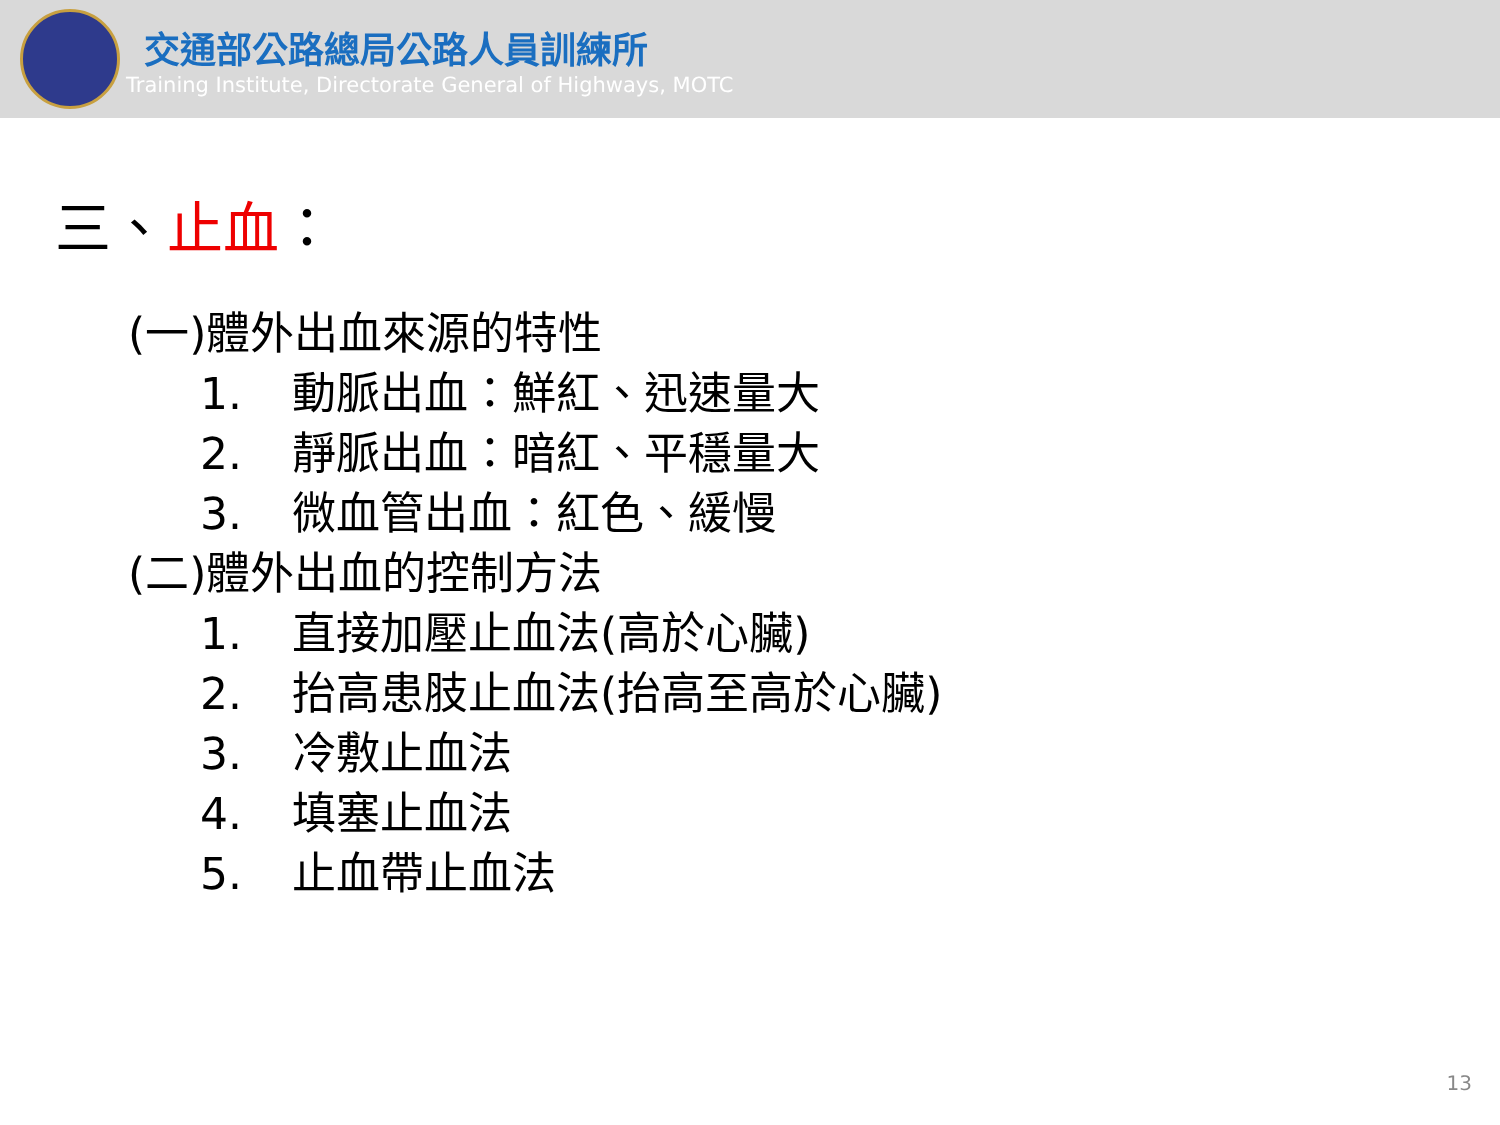交通部公路總局公路人員訓練所
Training Institute, Directorate General of Highways, MOTC
三、止血：
(一)體外出血來源的特性
1. 動脈出血：鮮紅、迅速量大
2. 靜脈出血：暗紅、平穩量大
3. 微血管出血：紅色、緩慢
(二)體外出血的控制方法
1. 直接加壓止血法(高於心臟)
2. 抬高患肢止血法(抬高至高於心臟)
3. 冷敷止血法
4. 填塞止血法
5. 止血帶止血法
13